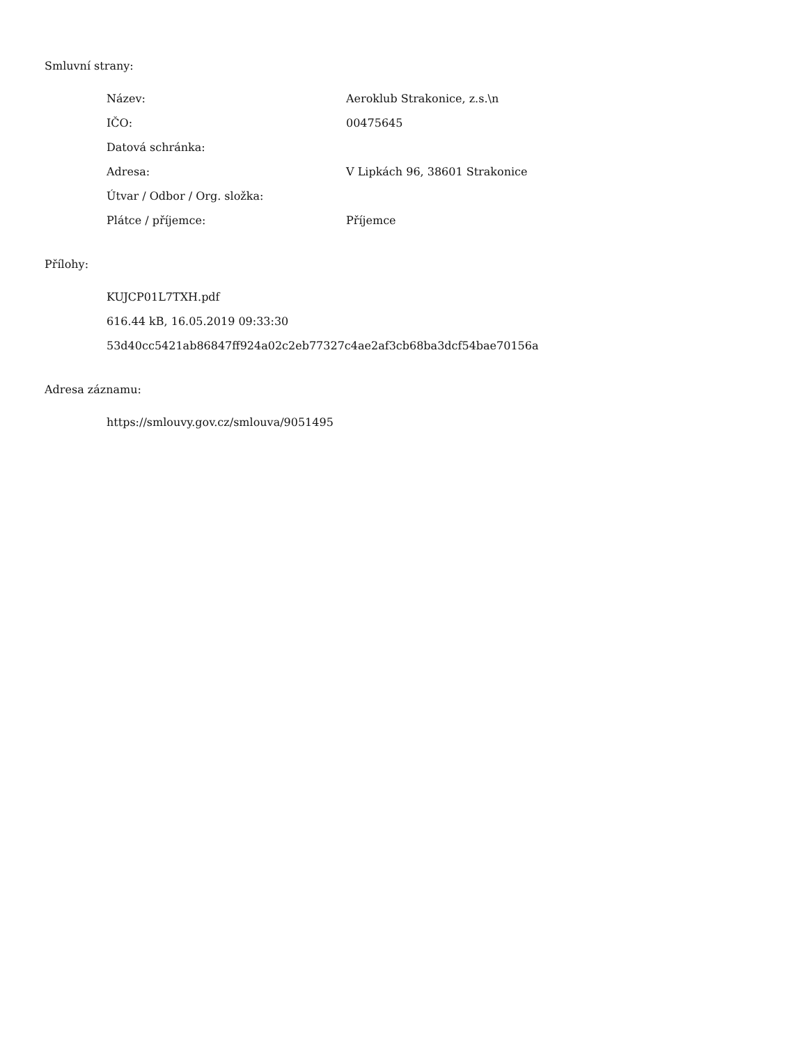Smluvní strany:
| Název: | Aeroklub Strakonice, z.s.\n |
| IČO: | 00475645 |
| Datová schránka: | |
| Adresa: | V Lipkách 96, 38601 Strakonice |
| Útvar / Odbor / Org. složka: | |
| Plátce / příjemce: | Příjemce |
Přílohy:
KUJCP01L7TXH.pdf
616.44 kB, 16.05.2019 09:33:30
53d40cc5421ab86847ff924a02c2eb77327c4ae2af3cb68ba3dcf54bae70156a
Adresa záznamu:
https://smlouvy.gov.cz/smlouva/9051495